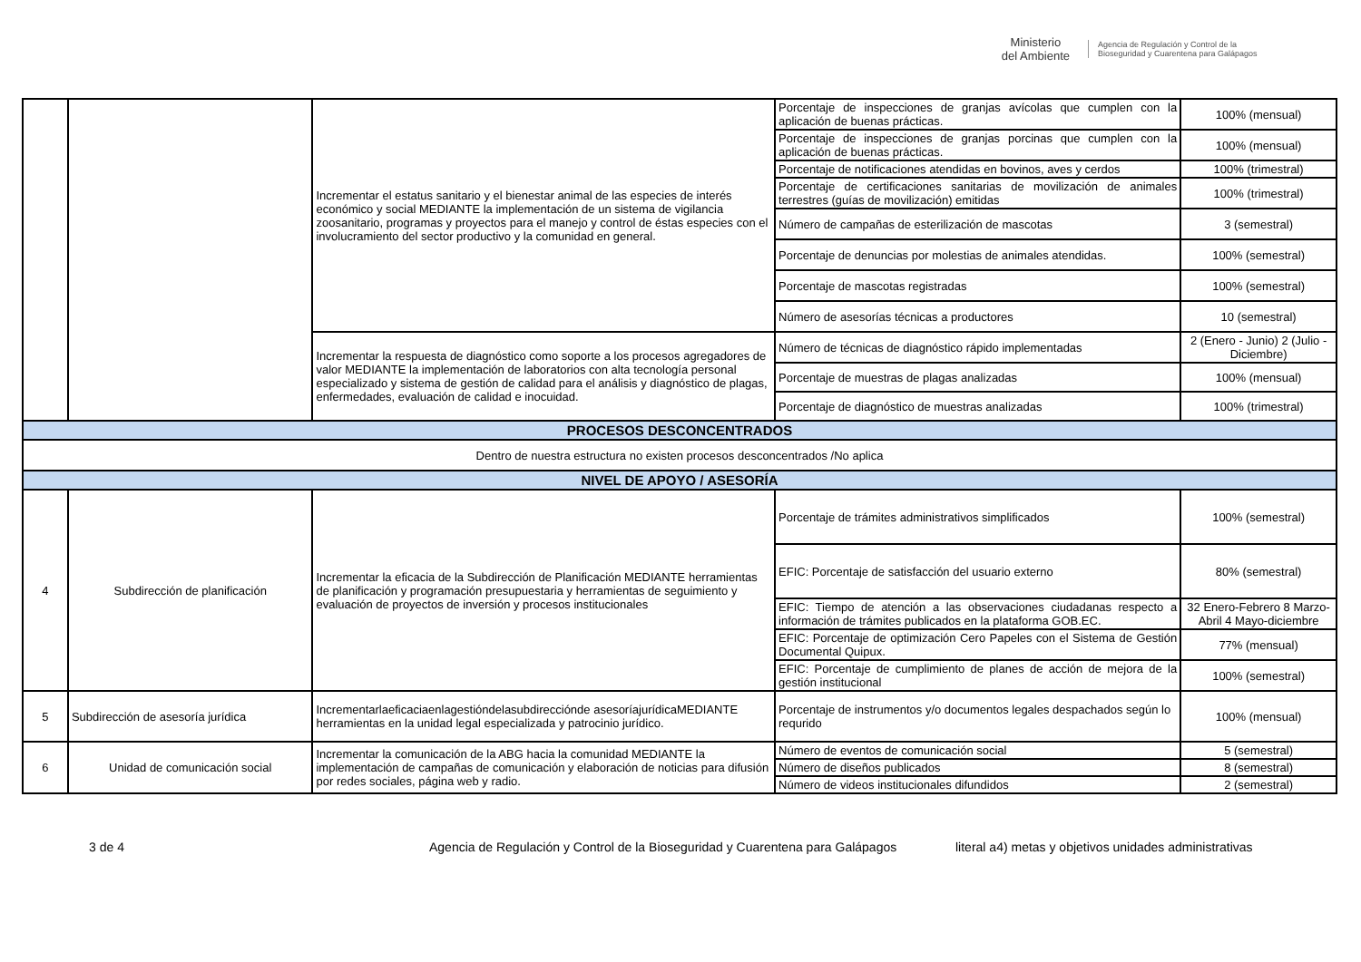Ministerio
del Ambiente
Agencia de Regulación y Control de la Bioseguridad y Cuarentena para Galápagos
| | | Incrementar el estatus sanitario y el bienestar animal de las especies de interés económico y social MEDIANTE la implementación de un sistema de vigilancia zoosanitario, programas y proyectos para el manejo y control de éstas especies con el involucramiento del sector productivo y la comunidad en general. | Porcentaje de inspecciones de granjas avícolas que cumplen con la aplicación de buenas prácticas. | 100% (mensual) |
| | | | Porcentaje de inspecciones de granjas porcinas que cumplen con la aplicación de buenas prácticas. | 100% (mensual) |
| | | | Porcentaje de notificaciones atendidas en bovinos, aves y cerdos | 100% (trimestral) |
| | | | Porcentaje de certificaciones sanitarias de movilización de animales terrestres (guías de movilización) emitidas | 100% (trimestral) |
| | | | Número de campañas de esterilización de mascotas | 3 (semestral) |
| | | | Porcentaje de denuncias por molestias de animales atendidas. | 100% (semestral) |
| | | | Porcentaje de mascotas registradas | 100% (semestral) |
| | | | Número de asesorías técnicas a productores | 10 (semestral) |
| | | Incrementar la respuesta de diagnóstico como soporte a los procesos agregadores de valor MEDIANTE la implementación de laboratorios con alta tecnología personal especializado y sistema de gestión de calidad para el análisis y diagnóstico de plagas, enfermedades, evaluación de calidad e inocuidad. | Número de técnicas de diagnóstico rápido implementadas | 2 (Enero - Junio) 2 (Julio - Diciembre) |
| | | | Porcentaje de muestras de plagas analizadas | 100% (mensual) |
| | | | Porcentaje de diagnóstico de muestras analizadas | 100% (trimestral) |
| PROCESOS DESCONCENTRADOS | | | | |
| Dentro de nuestra estructura no existen procesos desconcentrados /No aplica | | | | |
| NIVEL DE APOYO / ASESORÍA | | | | |
| 4 | Subdirección de planificación | Incrementar la eficacia de la Subdirección de Planificación MEDIANTE herramientas de planificación y programación presupuestaria y herramientas de seguimiento y evaluación de proyectos de inversión y procesos institucionales | Porcentaje de trámites administrativos simplificados | 100% (semestral) |
| | | | EFIC: Porcentaje de satisfacción del usuario externo | 80% (semestral) |
| | | | EFIC: Tiempo de atención a las observaciones ciudadanas respecto a información de trámites publicados en la plataforma GOB.EC. | 32 Enero-Febrero 8 Marzo-Abril 4 Mayo-diciembre |
| | | | EFIC: Porcentaje de optimización Cero Papeles con el Sistema de Gestión Documental Quipux. | 77% (mensual) |
| | | | EFIC: Porcentaje de cumplimiento de planes de acción de mejora de la gestión institucional | 100% (semestral) |
| 5 | Subdirección de asesoría jurídica | Incrementarlaeficaciaenlagestióndelasubdirecciónde asesoríajurídicaMEDIANTE herramientas en la unidad legal especializada y patrocinio jurídico. | Porcentaje de instrumentos y/o documentos legales despachados según lo requrido | 100% (mensual) |
| 6 | Unidad de comunicación social | Incrementar la comunicación de la ABG hacia la comunidad MEDIANTE la implementación de campañas de comunicación y elaboración de noticias para difusión por redes sociales, página web y radio. | Número de eventos de comunicación social | 5 (semestral) |
| | | | Número de diseños publicados | 8 (semestral) |
| | | | Número de videos institucionales difundidos | 2 (semestral) |
3 de 4 Agencia de Regulación y Control de la Bioseguridad y Cuarentena para Galápagos literal a4) metas y objetivos unidades administrativas